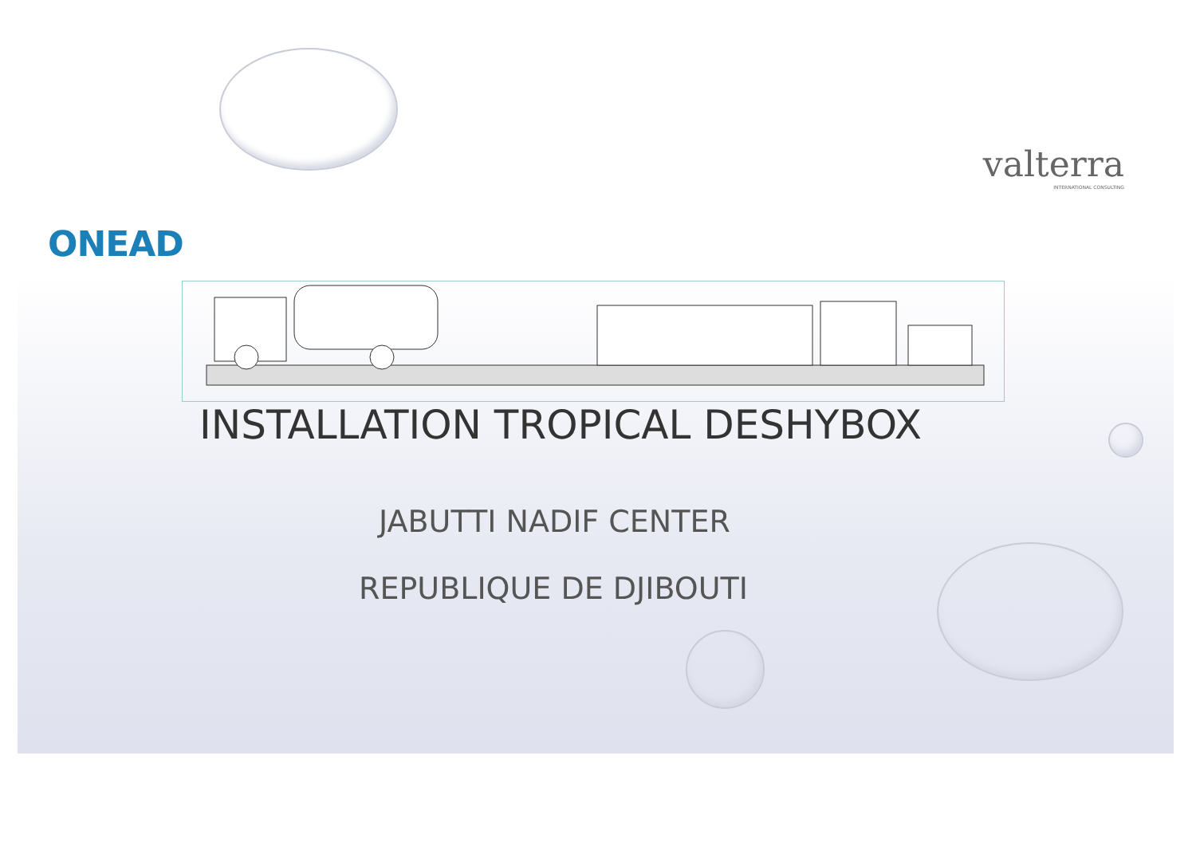ONEAD
valterra
INTERNATIONAL CONSULTING
INSTALLATION TROPICAL DESHYBOX
JABUTTI NADIF CENTER
REPUBLIQUE DE DJIBOUTI